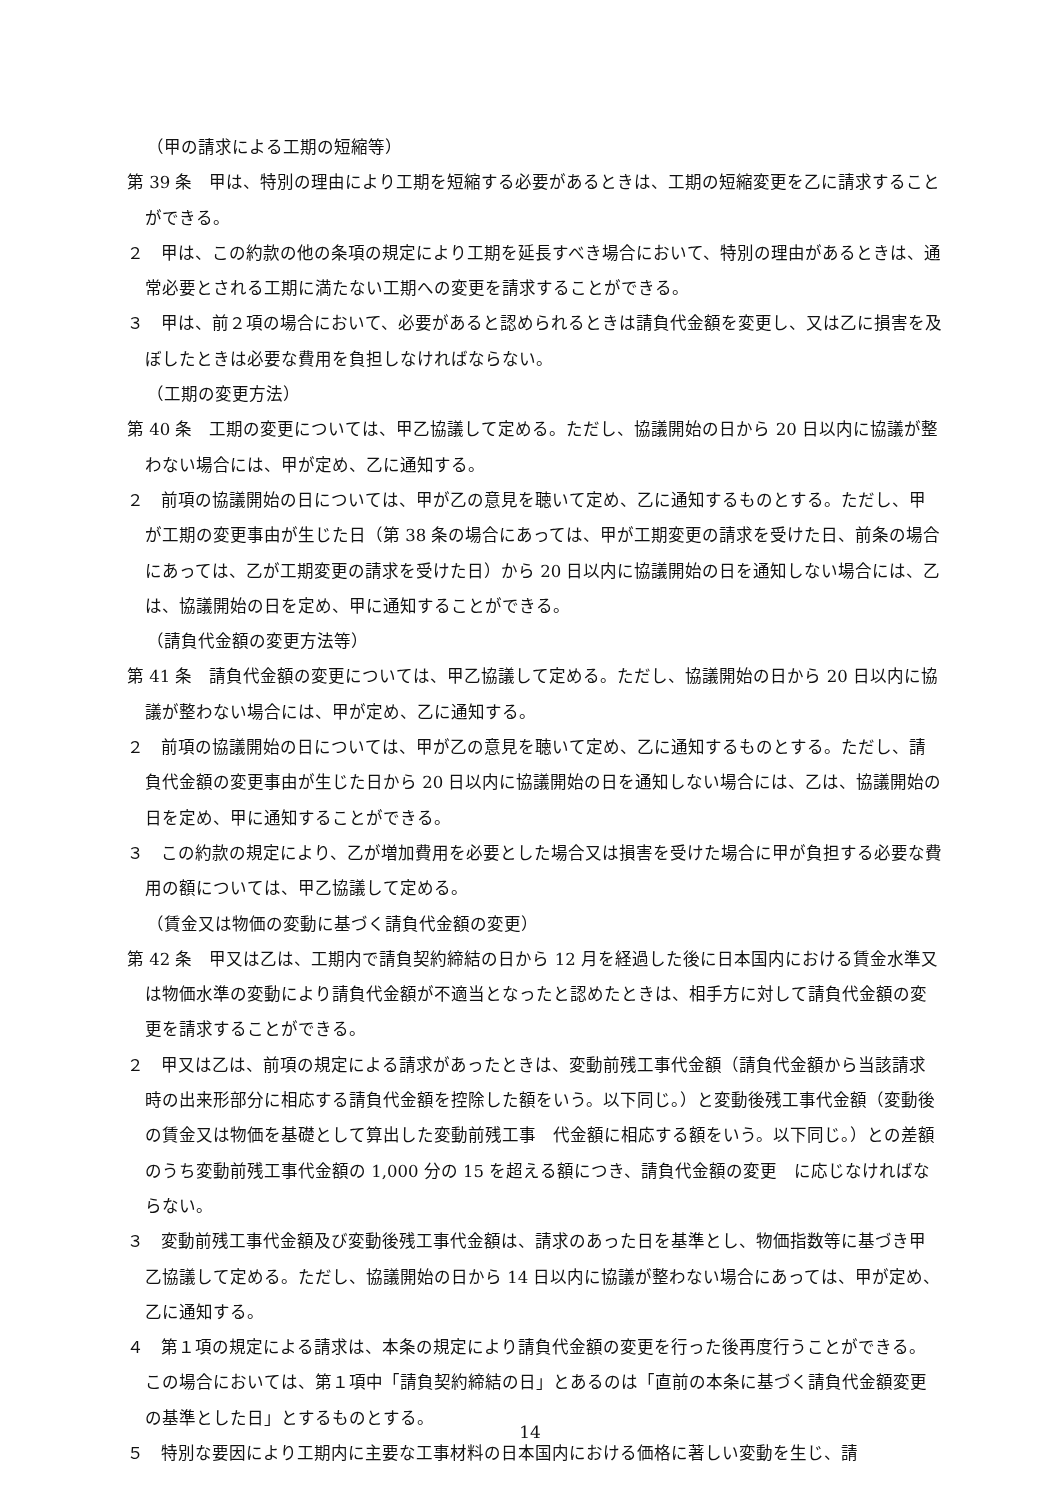（甲の請求による工期の短縮等）
第 39 条　甲は、特別の理由により工期を短縮する必要があるときは、工期の短縮変更を乙に請求することができる。
２　甲は、この約款の他の条項の規定により工期を延長すべき場合において、特別の理由があるときは、通常必要とされる工期に満たない工期への変更を請求することができる。
３　甲は、前２項の場合において、必要があると認められるときは請負代金額を変更し、又は乙に損害を及ぼしたときは必要な費用を負担しなければならない。
（工期の変更方法）
第 40 条　工期の変更については、甲乙協議して定める。ただし、協議開始の日から 20 日以内に協議が整わない場合には、甲が定め、乙に通知する。
２　前項の協議開始の日については、甲が乙の意見を聴いて定め、乙に通知するものとする。ただし、甲が工期の変更事由が生じた日（第 38 条の場合にあっては、甲が工期変更の請求を受けた日、前条の場合にあっては、乙が工期変更の請求を受けた日）から 20 日以内に協議開始の日を通知しない場合には、乙は、協議開始の日を定め、甲に通知することができる。
（請負代金額の変更方法等）
第 41 条　請負代金額の変更については、甲乙協議して定める。ただし、協議開始の日から 20 日以内に協議が整わない場合には、甲が定め、乙に通知する。
２　前項の協議開始の日については、甲が乙の意見を聴いて定め、乙に通知するものとする。ただし、請負代金額の変更事由が生じた日から 20 日以内に協議開始の日を通知しない場合には、乙は、協議開始の日を定め、甲に通知することができる。
３　この約款の規定により、乙が増加費用を必要とした場合又は損害を受けた場合に甲が負担する必要な費用の額については、甲乙協議して定める。
（賃金又は物価の変動に基づく請負代金額の変更）
第 42 条　甲又は乙は、工期内で請負契約締結の日から 12 月を経過した後に日本国内における賃金水準又は物価水準の変動により請負代金額が不適当となったと認めたときは、相手方に対して請負代金額の変更を請求することができる。
２　甲又は乙は、前項の規定による請求があったときは、変動前残工事代金額（請負代金額から当該請求時の出来形部分に相応する請負代金額を控除した額をいう。以下同じ。）と変動後残工事代金額（変動後の賃金又は物価を基礎として算出した変動前残工事　代金額に相応する額をいう。以下同じ。）との差額のうち変動前残工事代金額の 1,000 分の 15 を超える額につき、請負代金額の変更　に応じなければならない。
３　変動前残工事代金額及び変動後残工事代金額は、請求のあった日を基準とし、物価指数等に基づき甲乙協議して定める。ただし、協議開始の日から 14 日以内に協議が整わない場合にあっては、甲が定め、乙に通知する。
４　第１項の規定による請求は、本条の規定により請負代金額の変更を行った後再度行うことができる。この場合においては、第１項中「請負契約締結の日」とあるのは「直前の本条に基づく請負代金額変更の基準とした日」とするものとする。
５　特別な要因により工期内に主要な工事材料の日本国内における価格に著しい変動を生じ、請
14